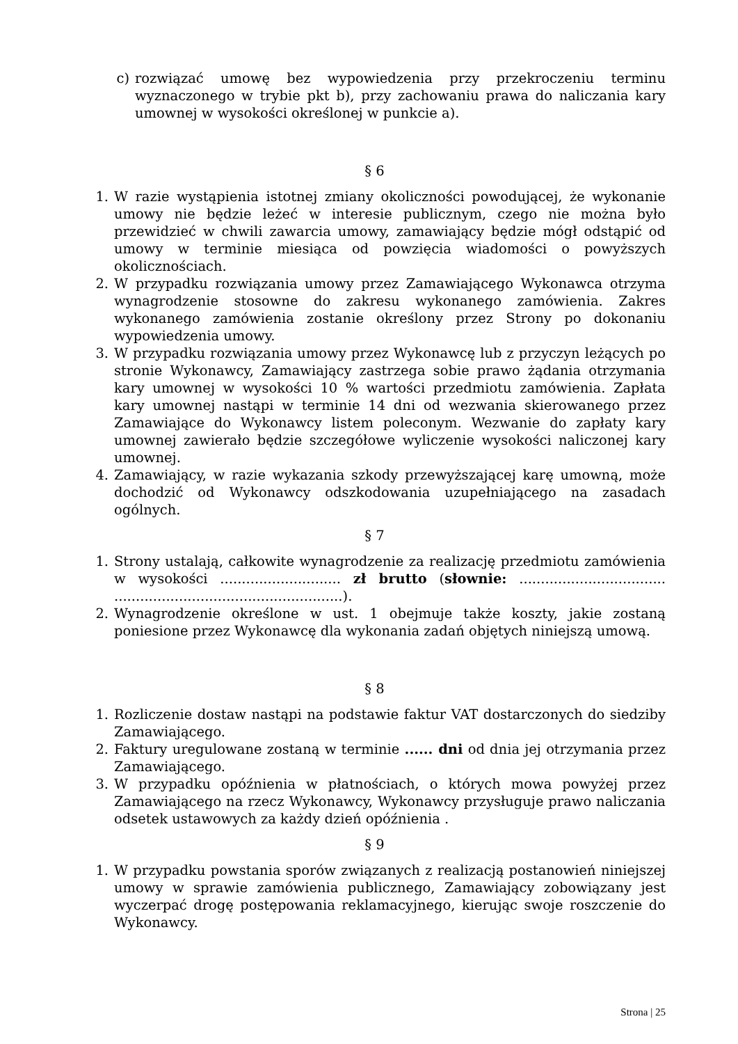c) rozwiązać umowę bez wypowiedzenia przy przekroczeniu terminu wyznaczonego w trybie pkt b), przy zachowaniu prawa do naliczania kary umownej w wysokości określonej w punkcie a).
§ 6
1. W razie wystąpienia istotnej zmiany okoliczności powodującej, że wykonanie umowy nie będzie leżeć w interesie publicznym, czego nie można było przewidzieć w chwili zawarcia umowy, zamawiający będzie mógł odstąpić od umowy w terminie miesiąca od powzięcia wiadomości o powyższych okolicznościach.
2. W przypadku rozwiązania umowy przez Zamawiającego Wykonawca otrzyma wynagrodzenie stosowne do zakresu wykonanego zamówienia. Zakres wykonanego zamówienia zostanie określony przez Strony po dokonaniu wypowiedzenia umowy.
3. W przypadku rozwiązania umowy przez Wykonawcę lub z przyczyn leżących po stronie Wykonawcy, Zamawiający zastrzega sobie prawo żądania otrzymania kary umownej w wysokości 10 % wartości przedmiotu zamówienia. Zapłata kary umownej nastąpi w terminie 14 dni od wezwania skierowanego przez Zamawiające do Wykonawcy listem poleconym. Wezwanie do zapłaty kary umownej zawierało będzie szczegółowe wyliczenie wysokości naliczonej kary umownej.
4. Zamawiający, w razie wykazania szkody przewyższającej karę umowną, może dochodzić od Wykonawcy odszkodowania uzupełniającego na zasadach ogólnych.
§ 7
1. Strony ustalają, całkowite wynagrodzenie za realizację przedmiotu zamówienia w wysokości ............................ zł brutto (słownie: .................................. .....................................................).
2. Wynagrodzenie określone w ust. 1 obejmuje także koszty, jakie zostaną poniesione przez Wykonawcę dla wykonania zadań objętych niniejszą umową.
§ 8
1. Rozliczenie dostaw nastąpi na podstawie faktur VAT dostarczonych do siedziby Zamawiającego.
2. Faktury uregulowane zostaną w terminie ...... dni od dnia jej otrzymania przez Zamawiającego.
3. W przypadku opóźnienia w płatnościach, o których mowa powyżej przez Zamawiającego na rzecz Wykonawcy, Wykonawcy przysługuje prawo naliczania odsetek ustawowych za każdy dzień opóźnienia .
§ 9
1. W przypadku powstania sporów związanych z realizacją postanowień niniejszej umowy w sprawie zamówienia publicznego, Zamawiający zobowiązany jest wyczerpać drogę postępowania reklamacyjnego, kierując swoje roszczenie do Wykonawcy.
Strona | 25